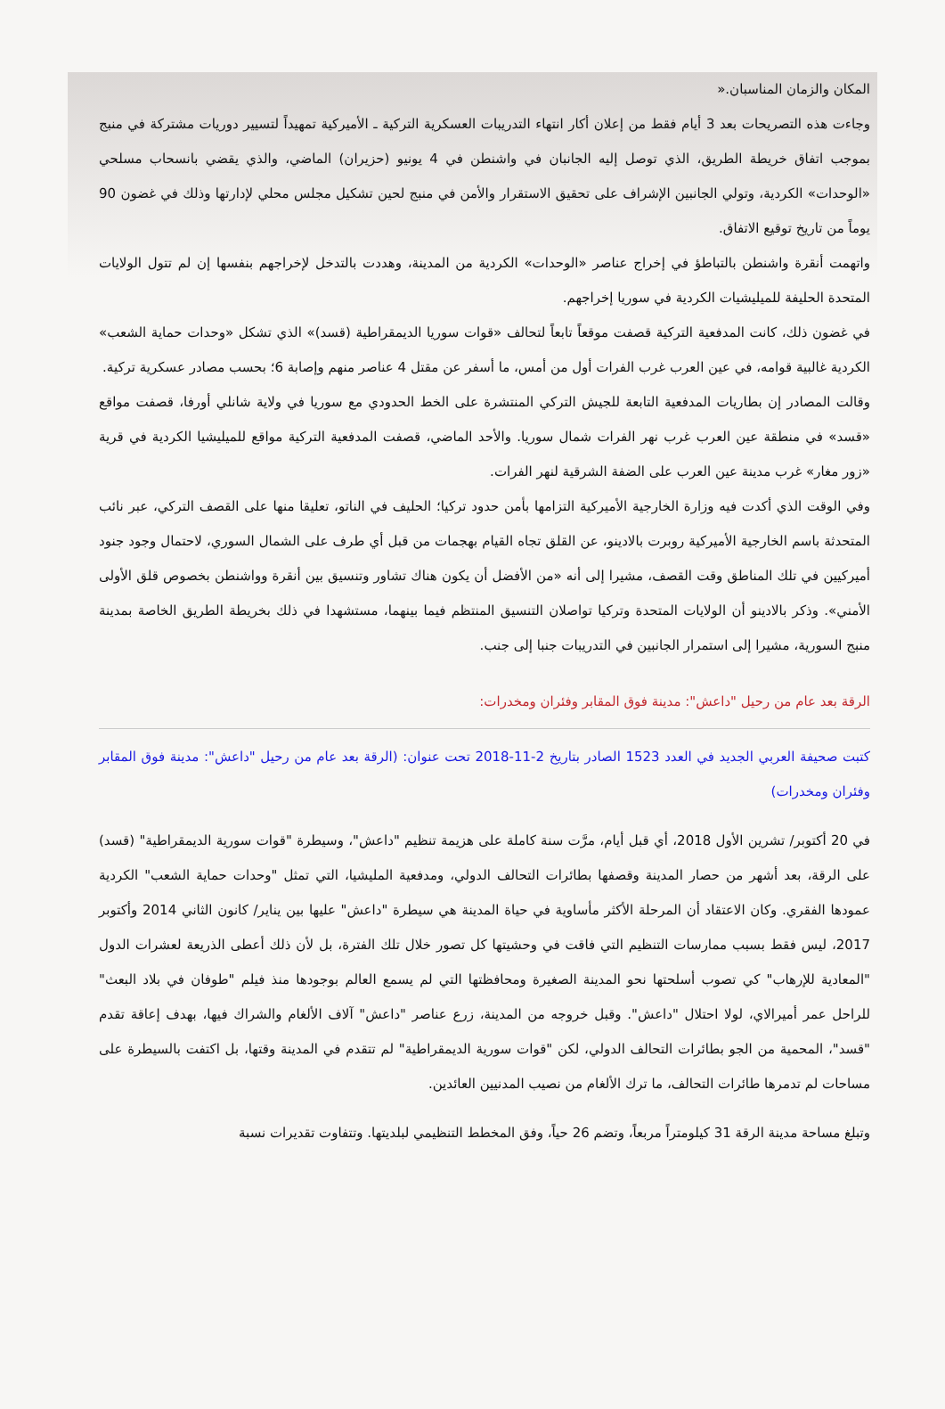المكان والزمان المناسبان.«
وجاءت هذه التصريحات بعد 3 أيام فقط من إعلان أكار انتهاء التدريبات العسكرية التركية ـ الأميركية تمهيداً لتسيير دوريات مشتركة في منبج بموجب اتفاق خريطة الطريق، الذي توصل إليه الجانبان في واشنطن في 4 يونيو (حزيران) الماضي، والذي يقضي بانسحاب مسلحي «الوحدات» الكردية، وتولي الجانبين الإشراف على تحقيق الاستقرار والأمن في منبج لحين تشكيل مجلس محلي لإدارتها وذلك في غضون 90 يوماً من تاريخ توقيع الاتفاق.
واتهمت أنقرة واشنطن بالتباطؤ في إخراج عناصر «الوحدات» الكردية من المدينة، وهددت بالتدخل لإخراجهم بنفسها إن لم تتول الولايات المتحدة الحليفة للميليشيات الكردية في سوريا إخراجهم.
في غضون ذلك، كانت المدفعية التركية قصفت موقعاً تابعاً لتحالف «قوات سوريا الديمقراطية (قسد)» الذي تشكل «وحدات حماية الشعب» الكردية غالبية قوامه، في عين العرب غرب الفرات أول من أمس، ما أسفر عن مقتل 4 عناصر منهم وإصابة 6؛ بحسب مصادر عسكرية تركية.
وقالت المصادر إن بطاريات المدفعية التابعة للجيش التركي المنتشرة على الخط الحدودي مع سوريا في ولاية شانلي أورفا، قصفت مواقع «قسد» في منطقة عين العرب غرب نهر الفرات شمال سوريا. والأحد الماضي، قصفت المدفعية التركية مواقع للميليشيا الكردية في قرية «زور مغار» غرب مدينة عين العرب على الضفة الشرقية لنهر الفرات.
وفي الوقت الذي أكدت فيه وزارة الخارجية الأميركية التزامها بأمن حدود تركيا؛ الحليف في الناتو، تعليقا منها على القصف التركي، عبر نائب المتحدثة باسم الخارجية الأميركية روبرت بالادينو، عن القلق تجاه القيام بهجمات من قبل أي طرف على الشمال السوري، لاحتمال وجود جنود أميركيين في تلك المناطق وقت القصف، مشيرا إلى أنه «من الأفضل أن يكون هناك تشاور وتنسيق بين أنقرة وواشنطن بخصوص قلق الأولى الأمني». وذكر بالادينو أن الولايات المتحدة وتركيا تواصلان التنسيق المنتظم فيما بينهما، مستشهدا في ذلك بخريطة الطريق الخاصة بمدينة منبج السورية، مشيرا إلى استمرار الجانبين في التدريبات جنبا إلى جنب.
الرقة بعد عام من رحيل "داعش": مدينة فوق المقابر وفئران ومخدرات:
كتبت صحيفة العربي الجديد في العدد 1523 الصادر بتاريخ 2-11-2018 تحت عنوان: (الرقة بعد عام من رحيل "داعش": مدينة فوق المقابر وفئران ومخدرات)
في 20 أكتوبر/ تشرين الأول 2018، أي قبل أيام، مرَّت سنة كاملة على هزيمة تنظيم "داعش"، وسيطرة "قوات سورية الديمقراطية" (قسد) على الرقة، بعد أشهر من حصار المدينة وقصفها بطائرات التحالف الدولي، ومدفعية المليشيا، التي تمثل "وحدات حماية الشعب" الكردية عمودها الفقري. وكان الاعتقاد أن المرحلة الأكثر مأساوية في حياة المدينة هي سيطرة "داعش" عليها بين يناير/ كانون الثاني 2014 وأكتوبر 2017، ليس فقط بسبب ممارسات التنظيم التي فاقت في وحشيتها كل تصور خلال تلك الفترة، بل لأن ذلك أعطى الذريعة لعشرات الدول "المعادية للإرهاب" كي تصوب أسلحتها نحو المدينة الصغيرة ومحافظتها التي لم يسمع العالم بوجودها منذ فيلم "طوفان في بلاد البعث" للراحل عمر أميرالاي، لولا احتلال "داعش". وقبل خروجه من المدينة، زرع عناصر "داعش" آلاف الألغام والشراك فيها، بهدف إعاقة تقدم "قسد"، المحمية من الجو بطائرات التحالف الدولي، لكن "قوات سورية الديمقراطية" لم تتقدم في المدينة وقتها، بل اكتفت بالسيطرة على مساحات لم تدمرها طائرات التحالف، ما ترك الألغام من نصيب المدنيين العائدين.
وتبلغ مساحة مدينة الرقة 31 كيلومتراً مربعاً، وتضم 26 حياً، وفق المخطط التنظيمي لبلديتها. وتتفاوت تقديرات نسبة